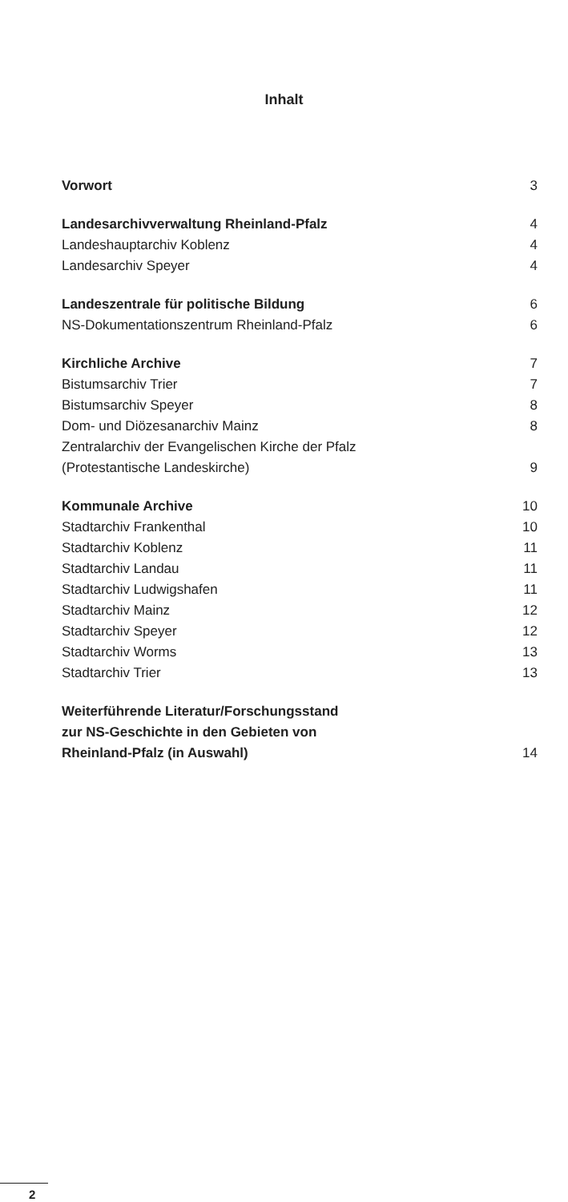Inhalt
Vorwort 3
Landesarchivverwaltung Rheinland-Pfalz 4
Landeshauptarchiv Koblenz 4
Landesarchiv Speyer 4
Landeszentrale für politische Bildung 6
NS-Dokumentationszentrum Rheinland-Pfalz 6
Kirchliche Archive 7
Bistumsarchiv Trier 7
Bistumsarchiv Speyer 8
Dom- und Diözesanarchiv Mainz 8
Zentralarchiv der Evangelischen Kirche der Pfalz
(Protestantische Landeskirche) 9
Kommunale Archive 10
Stadtarchiv Frankenthal 10
Stadtarchiv Koblenz 11
Stadtarchiv Landau 11
Stadtarchiv Ludwigshafen 11
Stadtarchiv Mainz 12
Stadtarchiv Speyer 12
Stadtarchiv Worms 13
Stadtarchiv Trier 13
Weiterführende Literatur/Forschungsstand
zur NS-Geschichte in den Gebieten von
Rheinland-Pfalz (in Auswahl) 14
2